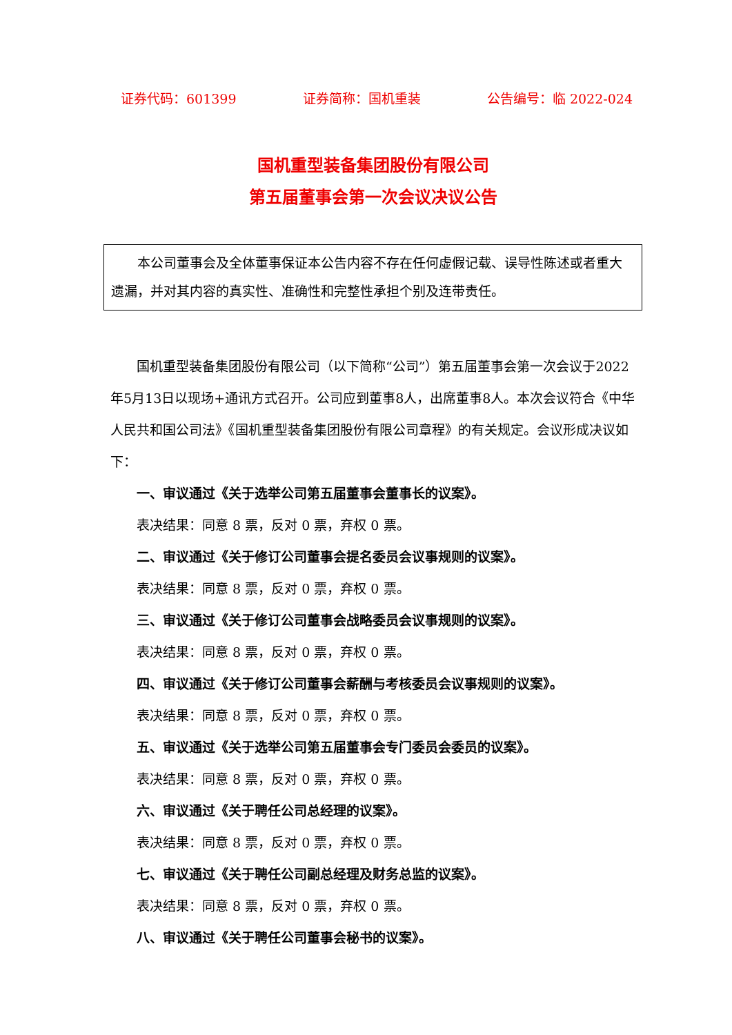证券代码：601399 证券简称：国机重装 公告编号：临 2022-024
国机重型装备集团股份有限公司
第五届董事会第一次会议决议公告
本公司董事会及全体董事保证本公告内容不存在任何虚假记载、误导性陈述或者重大遗漏，并对其内容的真实性、准确性和完整性承担个别及连带责任。
国机重型装备集团股份有限公司（以下简称“公司”）第五届董事会第一次会议于2022年5月13日以现场+通讯方式召开。公司应到董事8人，出席董事8人。本次会议符合《中华人民共和国公司法》《国机重型装备集团股份有限公司章程》的有关规定。会议形成决议如下：
一、审议通过《关于选举公司第五届董事会董事长的议案》。
表决结果：同意 8 票，反对 0 票，弃权 0 票。
二、审议通过《关于修订公司董事会提名委员会议事规则的议案》。
表决结果：同意 8 票，反对 0 票，弃权 0 票。
三、审议通过《关于修订公司董事会战略委员会议事规则的议案》。
表决结果：同意 8 票，反对 0 票，弃权 0 票。
四、审议通过《关于修订公司董事会薪酬与考核委员会议事规则的议案》。
表决结果：同意 8 票，反对 0 票，弃权 0 票。
五、审议通过《关于选举公司第五届董事会专门委员会委员的议案》。
表决结果：同意 8 票，反对 0 票，弃权 0 票。
六、审议通过《关于聘任公司总经理的议案》。
表决结果：同意 8 票，反对 0 票，弃权 0 票。
七、审议通过《关于聘任公司副总经理及财务总监的议案》。
表决结果：同意 8 票，反对 0 票，弃权 0 票。
八、审议通过《关于聘任公司董事会秘书的议案》。